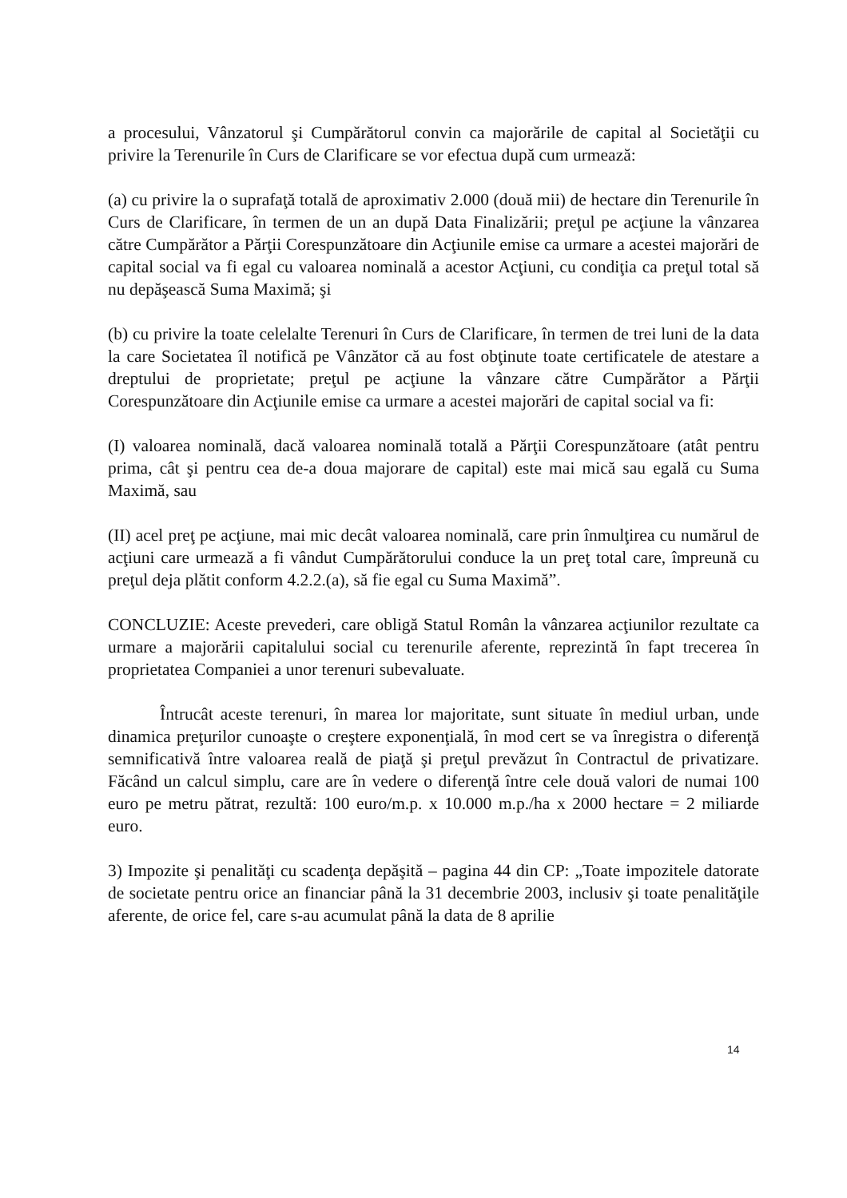a procesului, Vânzatorul şi Cumpărătorul convin ca majorările de capital al Societăţii cu privire la Terenurile în Curs de Clarificare se vor efectua după cum urmează:
(a) cu privire la o suprafaţă totală de aproximativ 2.000 (două mii) de hectare din Terenurile în Curs de Clarificare, în termen de un an după Data Finalizării; preţul pe acţiune la vânzarea către Cumpărător a Părţii Corespunzătoare din Acţiunile emise ca urmare a acestei majorări de capital social va fi egal cu valoarea nominală a acestor Acţiuni, cu condiţia ca preţul total să nu depăşească Suma Maximă; şi
(b) cu privire la toate celelalte Terenuri în Curs de Clarificare, în termen de trei luni de la data la care Societatea îl notifică pe Vânzător că au fost obţinute toate certificatele de atestare a dreptului de proprietate; preţul pe acţiune la vânzare către Cumpărător a Părţii Corespunzătoare din Acţiunile emise ca urmare a acestei majorări de capital social va fi:
(I) valoarea nominală, dacă valoarea nominală totală a Părţii Corespunzătoare (atât pentru prima, cât şi pentru cea de-a doua majorare de capital) este mai mică sau egală cu Suma Maximă, sau
(II) acel preţ pe acţiune, mai mic decât valoarea nominală, care prin înmulţirea cu numărul de acţiuni care urmează a fi vândut Cumpărătorului conduce la un preţ total care, împreună cu preţul deja plătit conform 4.2.2.(a), să fie egal cu Suma Maximă”.
CONCLUZIE: Aceste prevederi, care obligă Statul Român la vânzarea acţiunilor rezultate ca urmare a majorării capitalului social cu terenurile aferente, reprezintă în fapt trecerea în proprietatea Companiei a unor terenuri subevaluate.
Întrucât aceste terenuri, în marea lor majoritate, sunt situate în mediul urban, unde dinamica preţurilor cunoaşte o creştere exponenţială, în mod cert se va înregistra o diferenţă semnificativă între valoarea reală de piaţă şi preţul prevăzut în Contractul de privatizare. Făcând un calcul simplu, care are în vedere o diferenţă între cele două valori de numai 100 euro pe metru pătrat, rezultă: 100 euro/m.p. x 10.000 m.p./ha x 2000 hectare = 2 miliarde euro.
3) Impozite şi penalităţi cu scadenţa depăşită – pagina 44 din CP: „Toate impozitele datorate de societate pentru orice an financiar până la 31 decembrie 2003, inclusiv şi toate penalităţile aferente, de orice fel, care s-au acumulat până la data de 8 aprilie
14